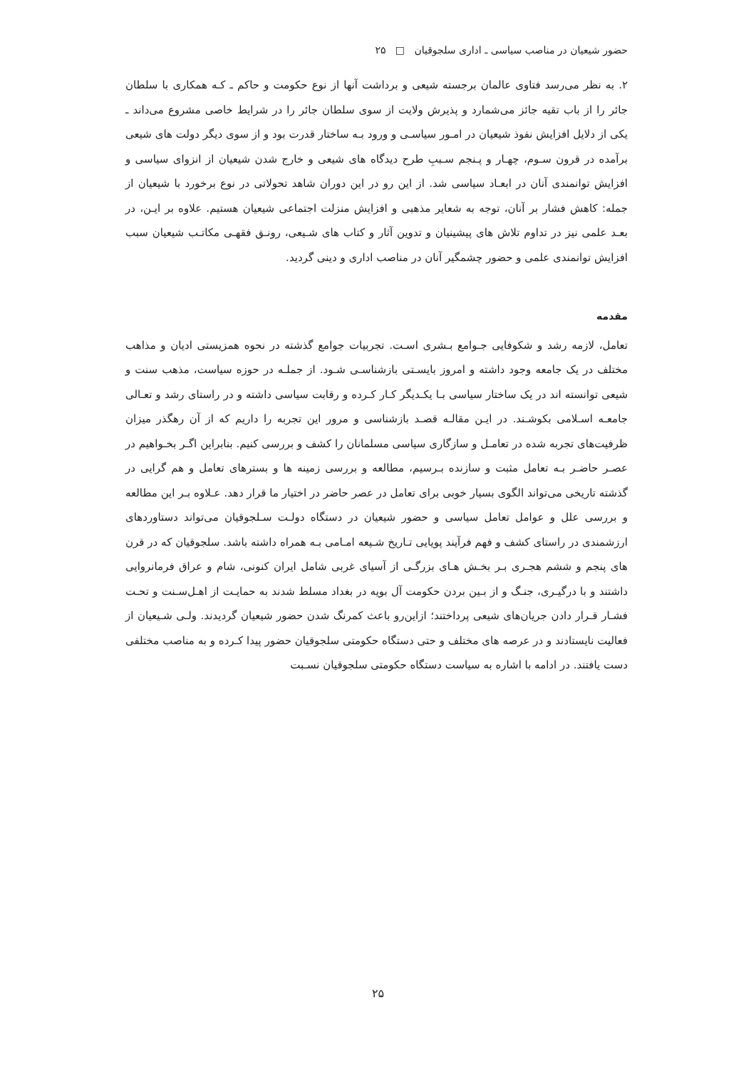حضور شیعیان در مناصب سیاسی ـ اداری سلجوقیان □ ۲۵
۲. به نظر می‌رسد فتاوی عالمان برجسته شیعی و برداشت آنها از نوع حکومت و حاکم ـ کـه همکاری با سلطان جائر را از باب تقیه جائز می‌شمارد و پذیرش ولایت از سوی سلطان جائر را در شرایط خاصی مشروع می‌داند ـ یکی از دلایل افزایش نفوذ شیعیان در امـور سیاسـی و ورود بـه ساختار قدرت بود و از سوی دیگر دولت های شیعی برآمده در قرون سـوم، چهـار و پـنجم سـببِ طرح دیدگاه های شیعی و خارج شدن شیعیان از انزوای سیاسی و افزایش توانمندی آنان در ابعـاد سیاسی شد. از این رو در این دوران شاهد تحولاتی در نوع برخورد با شیعیان از جمله: کاهش فشار بر آنان، توجه به شعایر مذهبی و افزایش منزلت اجتماعی شیعیان هستیم. علاوه بر ایـن، در بعـد علمی نیز در تداوم تلاش های پیشینیان و تدوین آثار و کتاب های شـیعی، رونـق فقهـی مکاتـب شیعیان سبب افزایش توانمندی علمی و حضور چشمگیر آنان در مناصب اداری و دینی گردید.
مقدمه
تعامل، لازمه رشد و شکوفایی جـوامع بـشری اسـت. تجربیات جوامع گذشته در نحوه همزیستی ادیان و مذاهب مختلف در یک جامعه وجود داشته و امروز بایسـتی بازشناسـی شـود. از جملـه در حوزه سیاست، مذهب سنت و شیعی توانسته اند در یک ساختار سیاسی بـا یکـدیگر کـار کـرده و رقابت سیاسی داشته و در راستای رشد و تعـالی جامعـه اسـلامی بکوشـند. در ایـن مقالـه قصـد بازشناسی و مرور این تجربه را داریم که از آن رهگذر میزان ظرفیت‌های تجربه شده در تعامـل و سازگاری سیاسی مسلمانان را کشف و بررسی کنیم. بنابراین اگـر بخـواهیم در عصـر حاضـر بـه تعامل مثبت و سازنده بـرسیم، مطالعه و بررسی زمینه ها و بسترهای تعامل و هم گرایی در گذشته تاریخی می‌تواند الگوی بسیار خوبی برای تعامل در عصر حاضر در اختیار ما قرار دهد. عـلاوه بـر این مطالعه و بررسی علل و عوامل تعامل سیاسی و حضور شیعیان در دستگاه دولـت سـلجوقیان می‌تواند دستاوردهای ارزشمندی در راستای کشف و فهم فرآیند پویایی تـاریخ شـیعه امـامی بـه همراه داشته باشد. سلجوقیان که در قرن های پنجم و ششم هجـری بـر بخـش هـای بزرگـی از آسیای غربی شامل ایران کنونی، شام و عراق فرمانروایی داشتند و با درگیـری، جنـگ و از بـین بردن حکومت آل بویه در بغداد مسلط شدند به حمایـت از اهـل‌سـنت و تحـت فشـار قـرار دادن جریان‌های شیعی پرداختند؛ ازاین‌رو باعث کمرنگ شدن حضور شیعیان گردیدند. ولـی شـیعیان از فعالیت نایستادند و در عرصه های مختلف و حتی دستگاه حکومتی سلجوقیان حضور پیدا کـرده و به مناصب مختلفی دست یافتند. در ادامه با اشاره به سیاست دستگاه حکومتی سلجوقیان نسـبت
۲۵